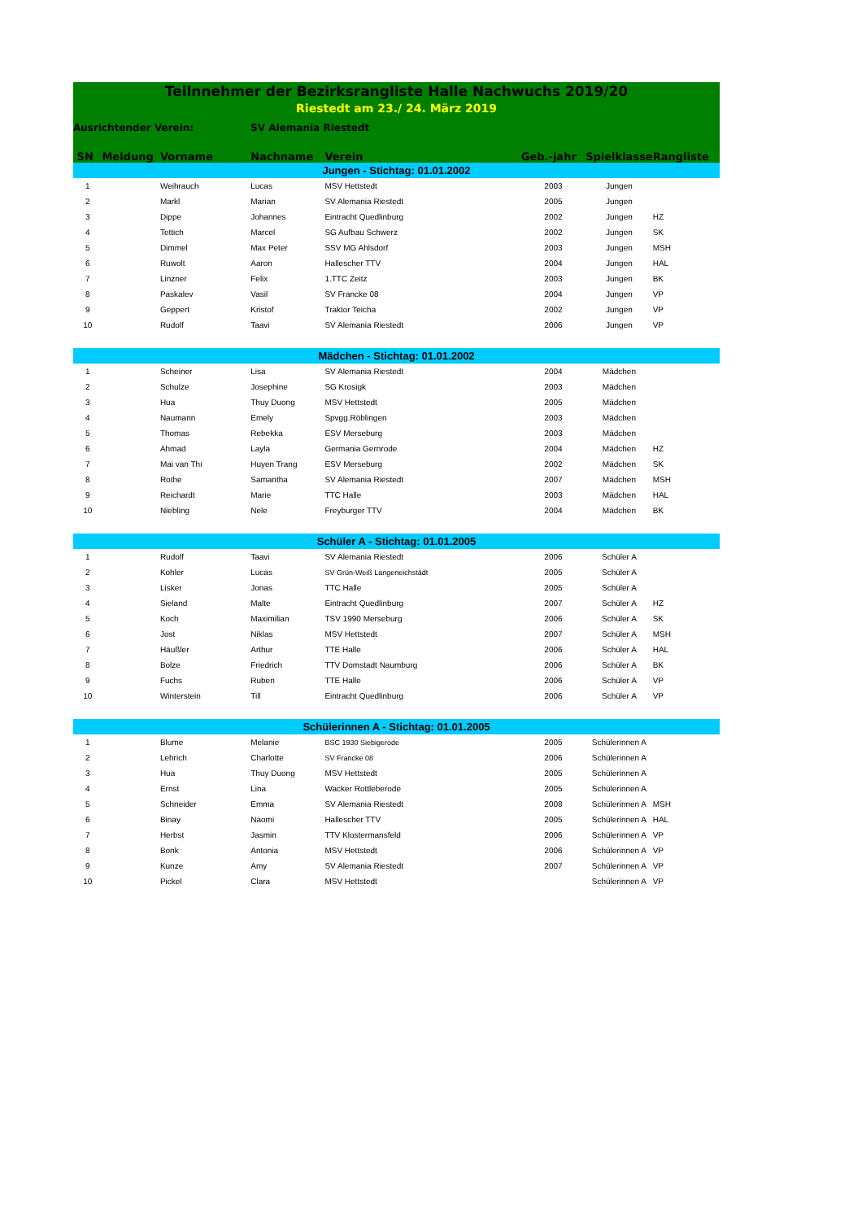| Teilnnehmer der Bezirksrangliste Halle Nachwuchs 2019/20 | | | | | | | |
| Riestedt am 23./ 24. März 2019 | | | | | | | |
| Ausrichtender Verein: | | | SV Alemania Riestedt | | | | |
| SN | Meldung | Vorname | Nachname | Verein | Geb.-jahr | Spielklasse | Rangliste |
| Jungen - Stichtag: 01.01.2002 | | | | | | | |
| 1 | | Weihrauch | Lucas | MSV Hettstedt | 2003 | Jungen | |
| 2 | | Markl | Marian | SV Alemania Riestedt | 2005 | Jungen | |
| 3 | | Dippe | Johannes | Eintracht Quedlinburg | 2002 | Jungen | HZ |
| 4 | | Tettich | Marcel | SG Aufbau Schwerz | 2002 | Jungen | SK |
| 5 | | Dimmel | Max Peter | SSV MG Ahlsdorf | 2003 | Jungen | MSH |
| 6 | | Ruwolt | Aaron | Hallescher TTV | 2004 | Jungen | HAL |
| 7 | | Linzner | Felix | 1.TTC Zeitz | 2003 | Jungen | BK |
| 8 | | Paskalev | Vasil | SV Francke 08 | 2004 | Jungen | VP |
| 9 | | Geppert | Kristof | Traktor Teicha | 2002 | Jungen | VP |
| 10 | | Rudolf | Taavi | SV Alemania Riestedt | 2006 | Jungen | VP |
| Mädchen - Stichtag: 01.01.2002 | | | | | | | |
| 1 | | Scheiner | Lisa | SV Alemania Riestedt | 2004 | Mädchen | |
| 2 | | Schulze | Josephine | SG Krosigk | 2003 | Mädchen | |
| 3 | | Hua | Thuy Duong | MSV Hettstedt | 2005 | Mädchen | |
| 4 | | Naumann | Emely | Spvgg.Röblingen | 2003 | Mädchen | |
| 5 | | Thomas | Rebekka | ESV Merseburg | 2003 | Mädchen | |
| 6 | | Ahmad | Layla | Germania Gernrode | 2004 | Mädchen | HZ |
| 7 | | Mai van Thi | Huyen Trang | ESV Merseburg | 2002 | Mädchen | SK |
| 8 | | Rothe | Samantha | SV Alemania Riestedt | 2007 | Mädchen | MSH |
| 9 | | Reichardt | Marie | TTC Halle | 2003 | Mädchen | HAL |
| 10 | | Niebling | Nele | Freyburger TTV | 2004 | Mädchen | BK |
| Schüler A - Stichtag: 01.01.2005 | | | | | | | |
| 1 | | Rudolf | Taavi | SV Alemania Riestedt | 2006 | Schüler A | |
| 2 | | Kohler | Lucas | SV Grün-Weiß Langeneichstädt | 2005 | Schüler A | |
| 3 | | Lisker | Jonas | TTC Halle | 2005 | Schüler A | |
| 4 | | Sieland | Malte | Eintracht Quedlinburg | 2007 | Schüler A | HZ |
| 5 | | Koch | Maximilian | TSV 1990 Merseburg | 2006 | Schüler A | SK |
| 6 | | Jost | Niklas | MSV Hettstedt | 2007 | Schüler A | MSH |
| 7 | | Häußler | Arthur | TTE Halle | 2006 | Schüler A | HAL |
| 8 | | Bolze | Friedrich | TTV Domstadt Naumburg | 2006 | Schüler A | BK |
| 9 | | Fuchs | Ruben | TTE Halle | 2006 | Schüler A | VP |
| 10 | | Winterstein | Till | Eintracht Quedlinburg | 2006 | Schüler A | VP |
| Schülerinnen A - Stichtag: 01.01.2005 | | | | | | | |
| 1 | | Blume | Melanie | BSC 1930 Siebigerode | 2005 | Schülerinnen A | |
| 2 | | Lehrich | Charlotte | SV Francke 08 | 2006 | Schülerinnen A | |
| 3 | | Hua | Thuy Duong | MSV Hettstedt | 2005 | Schülerinnen A | |
| 4 | | Ernst | Lina | Wacker Rottleberode | 2005 | Schülerinnen A | |
| 5 | | Schneider | Emma | SV Alemania Riestedt | 2008 | Schülerinnen A | MSH |
| 6 | | Binay | Naomi | Hallescher TTV | 2005 | Schülerinnen A | HAL |
| 7 | | Herbst | Jasmin | TTV Klostermansfeld | 2006 | Schülerinnen A | VP |
| 8 | | Bonk | Antonia | MSV Hettstedt | 2006 | Schülerinnen A | VP |
| 9 | | Kunze | Amy | SV Alemania Riestedt | 2007 | Schülerinnen A | VP |
| 10 | | Pickel | Clara | MSV Hettstedt | | Schülerinnen A | VP |